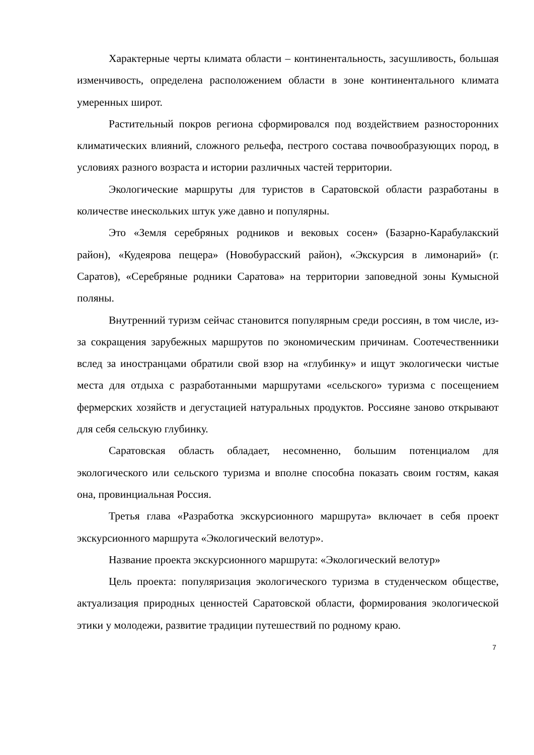Характерные черты климата области – континентальность, засушливость, большая изменчивость, определена расположением области в зоне континентального климата умеренных широт.
Растительный покров региона сформировался под воздействием разносторонних климатических влияний, сложного рельефа, пестрого состава почвообразующих пород, в условиях разного возраста и истории различных частей территории.
Экологические маршруты для туристов в Саратовской области разработаны в количестве инескольких штук уже давно и популярны.
Это «Земля серебряных родников и вековых сосен» (Базарно-Карабулакский район), «Кудеярова пещера» (Новобурасский район), «Экскурсия в лимонарий» (г. Саратов), «Серебряные родники Саратова» на территории заповедной зоны Кумысной поляны.
Внутренний туризм сейчас становится популярным среди россиян, в том числе, из-за сокращения зарубежных маршрутов по экономическим причинам. Соотечественники вслед за иностранцами обратили свой взор на «глубинку» и ищут экологически чистые места для отдыха с разработанными маршрутами «сельского» туризма с посещением фермерских хозяйств и дегустацией натуральных продуктов. Россияне заново открывают для себя сельскую глубинку.
Саратовская область обладает, несомненно, большим потенциалом для экологического или сельского туризма и вполне способна показать своим гостям, какая она, провинциальная Россия.
Третья глава «Разработка экскурсионного маршрута» включает в себя проект экскурсионного маршрута «Экологический велотур».
Название проекта экскурсионного маршрута: «Экологический велотур»
Цель проекта: популяризация экологического туризма в студенческом обществе, актуализация природных ценностей Саратовской области, формирования экологической этики у молодежи, развитие традиции путешествий по родному краю.
7